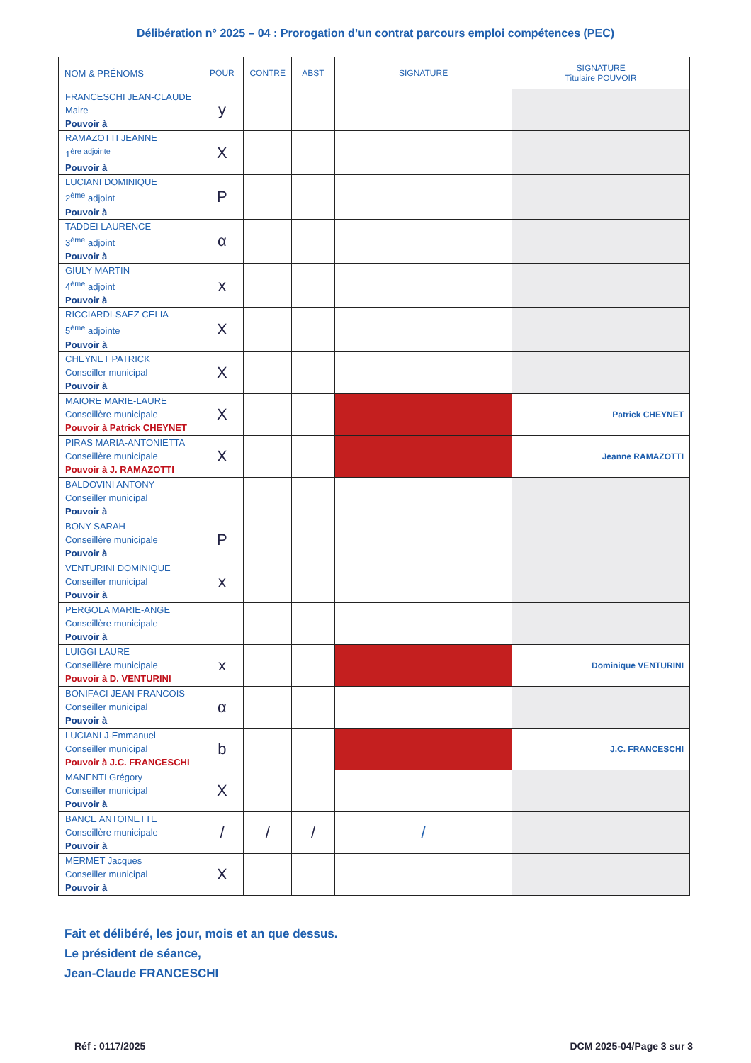Délibération n° 2025 – 04 : Prorogation d’un contrat parcours emploi compétences (PEC)
| NOM & PRÉNOMS | POUR | CONTRE | ABST | SIGNATURE | SIGNATURE Titulaire POUVOIR |
| --- | --- | --- | --- | --- | --- |
| FRANCESCHI JEAN-CLAUDE Maire Pouvoir à | y | | | | |
| RAMAZOTTI JEANNE 1<sup>ère adjointe</sup> Pouvoir à | X | | | | |
| LUCIANI DOMINIQUE 2<sup>ème</sup> adjoint Pouvoir à | P | | | | |
| TADDEI LAURENCE 3<sup>ème</sup> adjoint Pouvoir à | α | | | | |
| GIULY MARTIN 4<sup>ème</sup> adjoint Pouvoir à | x | | | | |
| RICCIARDI-SAEZ CELIA 5<sup>ème</sup> adjointe Pouvoir à | X | | | | |
| CHEYNET PATRICK Conseiller municipal Pouvoir à | X | | | | |
| MAIORE MARIE-LAURE Conseillère municipale Pouvoir à Patrick CHEYNET | X | | | | Patrick CHEYNET |
| PIRAS MARIA-ANTONIETTA Conseillère municipale Pouvoir à J. RAMAZOTTI | X | | | | Jeanne RAMAZOTTI |
| BALDOVINI ANTONY Conseiller municipal Pouvoir à | | | | | |
| BONY SARAH Conseillère municipale Pouvoir à | P | | | | |
| VENTURINI DOMINIQUE Conseiller municipal Pouvoir à | x | | | | |
| PERGOLA MARIE-ANGE Conseillère municipale Pouvoir à | | | | | |
| LUIGGI LAURE Conseillère municipale Pouvoir à D. VENTURINI | x | | | | Dominique VENTURINI |
| BONIFACI JEAN-FRANCOIS Conseiller municipal Pouvoir à | α | | | | |
| LUCIANI J-Emmanuel Conseiller municipal Pouvoir à J.C. FRANCESCHI | b | | | | J.C. FRANCESCHI |
| MANENTI Grégory Conseiller municipal Pouvoir à | X | | | | |
| BANCE ANTOINETTE Conseillère municipale Pouvoir à | / | / | / | / | |
| MERMET Jacques Conseiller municipal Pouvoir à | X | | | | |
Fait et délibéré, les jour, mois et an que dessus.
Le président de séance,
Jean-Claude FRANCESCHI
Réf : 0117/2025 DCM 2025-04/Page 3 sur 3